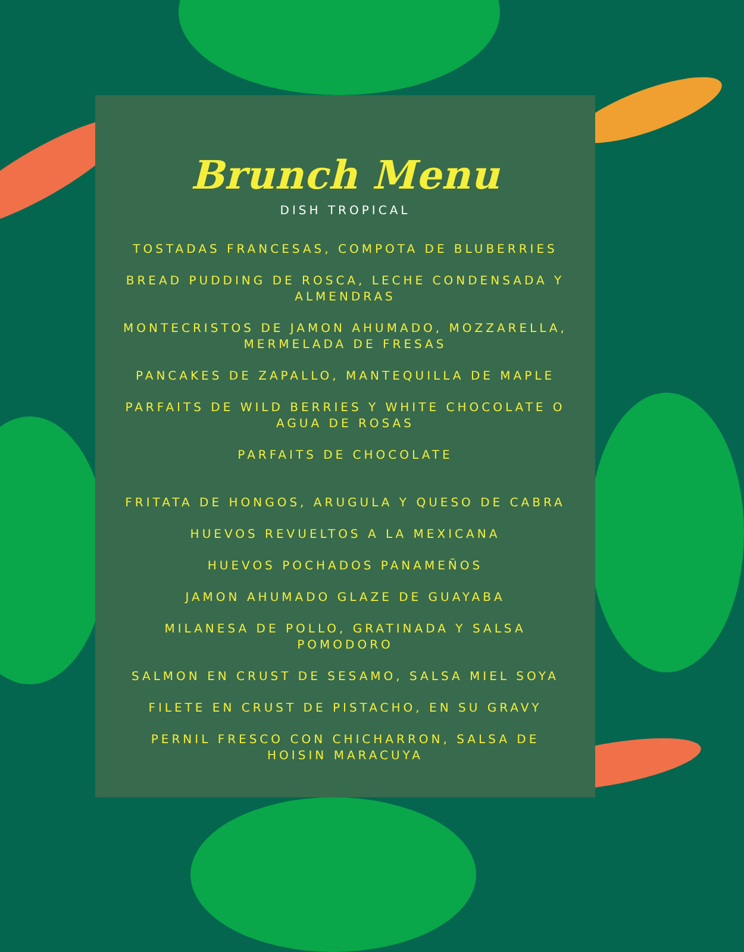Brunch Menu
DISH TROPICAL
TOSTADAS FRANCESAS, COMPOTA DE BLUBERRIES
BREAD PUDDING DE ROSCA, LECHE CONDENSADA Y ALMENDRAS
MONTECRISTOS DE JAMON AHUMADO, MOZZARELLA, MERMELADA DE FRESAS
PANCAKES DE ZAPALLO, MANTEQUILLA DE MAPLE
PARFAITS DE WILD BERRIES Y WHITE CHOCOLATE O AGUA DE ROSAS
PARFAITS DE CHOCOLATE
FRITATA DE HONGOS, ARUGULA Y QUESO DE CABRA
HUEVOS REVUELTOS A LA MEXICANA
HUEVOS POCHADOS PANAMEÑOS
JAMON AHUMADO GLAZE DE GUAYABA
MILANESA DE POLLO, GRATINADA Y SALSA POMODORO
SALMON EN CRUST DE SESAMO, SALSA MIEL SOYA
FILETE EN CRUST DE PISTACHO, EN SU GRAVY
PERNIL FRESCO CON CHICHARRON, SALSA DE HOISIN MARACUYA